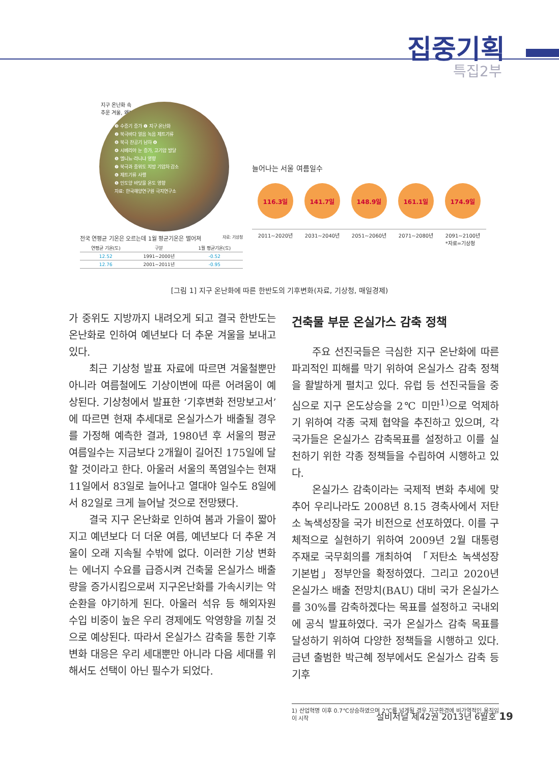집중기획
특집2부
지구 온난화 속
추운 겨울, 왜?
❸ 수증기 증가 ❶ 지구 온난화
❷ 북극바다 얼음 녹음 제트기류
❽ 북극 찬공기 남하 ❽
❹ 시베리아 눈 증가, 고기압 발달
❺ 엘니뇨·라니냐 영향
❼ 북극과 중위도 지방 기압차 감소
❻ 제트기류 사행
❺ 인도양 바닷물 온도 영향
자료: 한국해양연구원 극지연구소
늘어나는 서울 여름일수
116.3일 141.7일 148.9일 161.1일 174.9일
2011~2020년 2031~2040년 2051~2060년 2071~2080년 2091~2100년
*자료=기상청
전국 연평균 기온은 오르는데 1월 평균기온은 떨어져 자료: 기상청
| 연평균 기온(도) | 구분 | 1월 평균기온(도) |
| --- | --- | --- |
| 12.52 | 1991~2000년 | -0.52 |
| 12.76 | 2001~2011년 | -0.95 |
[그림 1] 지구 온난화에 따른 한반도의 기후변화(자료, 기상청, 매일경제)
가 중위도 지방까지 내려오게 되고 결국 한반도는 온난화로 인하여 예년보다 더 추운 겨울을 보내고 있다.
최근 기상청 발표 자료에 따르면 겨울철뿐만 아니라 여름철에도 기상이변에 따른 어려움이 예상된다. 기상청에서 발표한 ‘기후변화 전망보고서’에 따르면 현재 추세대로 온실가스가 배출될 경우를 가정해 예측한 결과, 1980년 후 서울의 평균 여름일수는 지금보다 2개월이 길어진 175일에 달할 것이라고 한다. 아울러 서울의 폭염일수는 현재 11일에서 83일로 늘어나고 열대야 일수도 8일에서 82일로 크게 늘어날 것으로 전망됐다.
결국 지구 온난화로 인하여 봄과 가을이 짧아지고 예년보다 더 더운 여름, 예년보다 더 추운 겨울이 오래 지속될 수밖에 없다. 이러한 기상 변화는 에너지 수요를 급증시켜 건축물 온실가스 배출량을 증가시킴으로써 지구온난화를 가속시키는 악순환을 야기하게 된다. 아울러 석유 등 해외자원 수입 비중이 높은 우리 경제에도 악영향을 끼칠 것으로 예상된다. 따라서 온실가스 감축을 통한 기후변화 대응은 우리 세대뿐만 아니라 다음 세대를 위해서도 선택이 아닌 필수가 되었다.
건축물 부문 온실가스 감축 정책
주요 선진국들은 극심한 지구 온난화에 따른 파괴적인 피해를 막기 위하여 온실가스 감축 정책을 활발하게 펼치고 있다. 유럽 등 선진국들을 중심으로 지구 온도상승을 2℃ 미만<sup>1)</sup>으로 억제하기 위하여 각종 국제 협약을 추진하고 있으며, 각 국가들은 온실가스 감축목표를 설정하고 이를 실천하기 위한 각종 정책들을 수립하여 시행하고 있다.
온실가스 감축이라는 국제적 변화 추세에 맞추어 우리나라도 2008년 8.15 경축사에서 저탄소 녹색성장을 국가 비전으로 선포하였다. 이를 구체적으로 실현하기 위하여 2009년 2월 대통령 주재로 국무회의를 개최하여 「저탄소 녹색성장 기본법」정부안을 확정하였다. 그리고 2020년 온실가스 배출 전망치(BAU) 대비 국가 온실가스를 30%를 감축하겠다는 목표를 설정하고 국내외에 공식 발표하였다. 국가 온실가스 감축 목표를 달성하기 위하여 다양한 정책들을 시행하고 있다. 금년 출범한 박근혜 정부에서도 온실가스 감축 등 기후
1) 산업혁명 이후 0.7℃상승하였으며 2℃를 넘게될 경우 지구환경에 비가역적인 움직임이 시작
설비저널 제42권 2013년 6월호 19